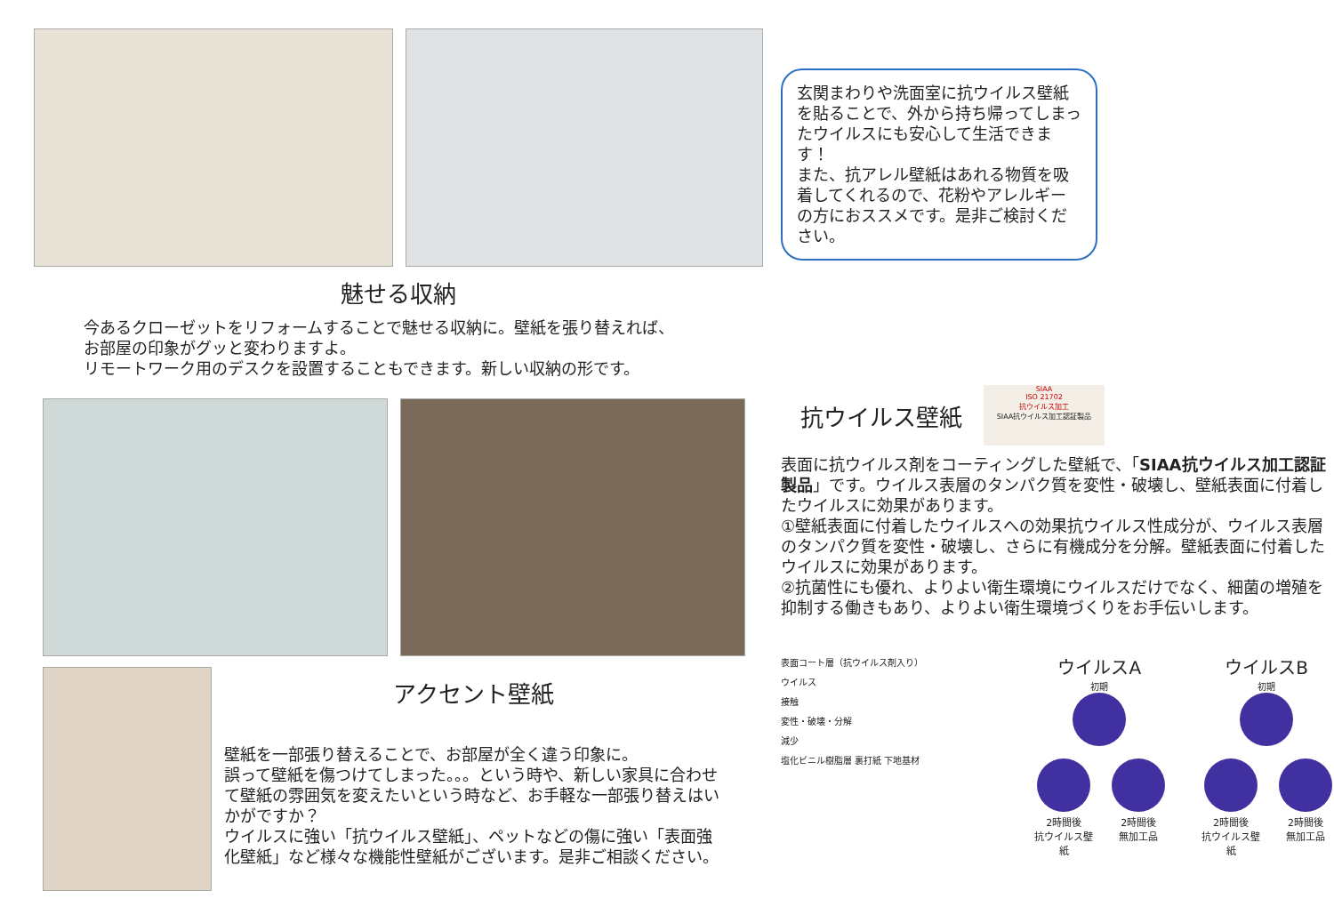魅せる収納
今あるクローゼットをリフォームすることで魅せる収納に。壁紙を張り替えれば、
お部屋の印象がグッと変わりますよ。
リモートワーク用のデスクを設置することもできます。新しい収納の形です。
アクセント壁紙
壁紙を一部張り替えることで、お部屋が全く違う印象に。
誤って壁紙を傷つけてしまった。。。という時や、新しい家具に合わせて壁紙の雰囲気を変えたいという時など、お手軽な一部張り替えはいかがですか？
ウイルスに強い「抗ウイルス壁紙」、ペットなどの傷に強い「表面強化壁紙」など様々な機能性壁紙がございます。是非ご相談ください。
玄関まわりや洗面室に抗ウイルス壁紙を貼ることで、外から持ち帰ってしまったウイルスにも安心して生活できます！
また、抗アレル壁紙はあれる物質を吸着してくれるので、花粉やアレルギーの方におススメです。是非ご検討ください。
抗ウイルス壁紙
SIAA
ISO 21702
抗ウイルス加工
SIAA抗ウイルス加工認証製品
表面に抗ウイルス剤をコーティングした壁紙で、「SIAA抗ウイルス加工認証製品」です。ウイルス表層のタンパク質を変性・破壊し、壁紙表面に付着したウイルスに効果があります。
①壁紙表面に付着したウイルスへの効果抗ウイルス性成分が、ウイルス表層のタンパク質を変性・破壊し、さらに有機成分を分解。壁紙表面に付着したウイルスに効果があります。
②抗菌性にも優れ、よりよい衛生環境にウイルスだけでなく、細菌の増殖を抑制する働きもあり、よりよい衛生環境づくりをお手伝いします。
表面コート層（抗ウイルス剤入り）
ウイルス
接触
変性・破壊・分解
減少
塩化ビニル樹脂層 裏打紙 下地基材
ウイルスA
初期
2時間後
抗ウイルス壁紙
2時間後
無加工品
ウイルスB
初期
2時間後
抗ウイルス壁紙
2時間後
無加工品